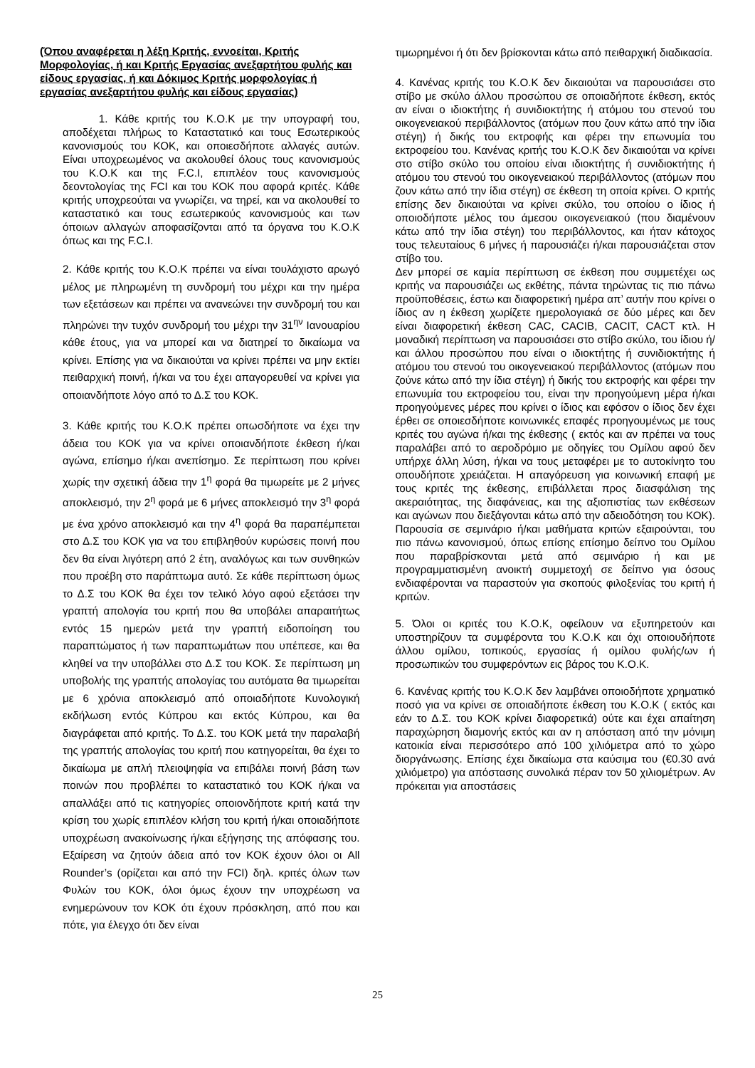(Όπου αναφέρεται η λέξη Κριτής, εννοείται, Κριτής Μορφολογίας, ή και Κριτής Εργασίας ανεξαρτήτου φυλής και είδους εργασίας, ή και Δόκιμος Κριτής μορφολογίας ή εργασίας ανεξαρτήτου φυλής και είδους εργασίας)
1. Κάθε κριτής του Κ.Ο.Κ με την υπογραφή του, αποδέχεται πλήρως το Καταστατικό και τους Εσωτερικούς κανονισμούς του ΚΟΚ, και οποιεσδήποτε αλλαγές αυτών. Είναι υποχρεωμένος να ακολουθεί όλους τους κανονισμούς του Κ.Ο.Κ και της F.C.I, επιπλέον τους κανονισμούς δεοντολογίας της FCI και του ΚΟΚ που αφορά κριτές. Κάθε κριτής υποχρεούται να γνωρίζει, να τηρεί, και να ακολουθεί το καταστατικό και τους εσωτερικούς κανονισμούς και των όποιων αλλαγών αποφασίζονται από τα όργανα του Κ.Ο.Κ όπως και της F.C.I.
2. Κάθε κριτής του Κ.Ο.Κ πρέπει να είναι τουλάχιστο αρωγό μέλος με πληρωμένη τη συνδρομή του μέχρι και την ημέρα των εξετάσεων και πρέπει να ανανεώνει την συνδρομή του και πληρώνει την τυχόν συνδρομή του μέχρι την 31<sup>ην</sup> Ιανουαρίου κάθε έτους, για να μπορεί και να διατηρεί το δικαίωμα να κρίνει. Επίσης για να δικαιούται να κρίνει πρέπει να μην εκτίει πειθαρχική ποινή, ή/και να του έχει απαγορευθεί να κρίνει για οποιανδήποτε λόγο από το Δ.Σ του ΚΟΚ.
3. Κάθε κριτής του Κ.Ο.Κ πρέπει οπωσδήποτε να έχει την άδεια του ΚΟΚ για να κρίνει οποιανδήποτε έκθεση ή/και αγώνα, επίσημο ή/και ανεπίσημο. Σε περίπτωση που κρίνει χωρίς την σχετική άδεια την 1<sup>η</sup> φορά θα τιμωρείτε με 2 μήνες αποκλεισμό, την 2<sup>η</sup> φορά με 6 μήνες αποκλεισμό την 3<sup>η</sup> φορά με ένα χρόνο αποκλεισμό και την 4<sup>η</sup> φορά θα παραπέμπεται στο Δ.Σ του ΚΟΚ για να του επιβληθούν κυρώσεις ποινή που δεν θα είναι λιγότερη από 2 έτη, αναλόγως και των συνθηκών που προέβη στο παράπτωμα αυτό. Σε κάθε περίπτωση όμως το Δ.Σ του ΚΟΚ θα έχει τον τελικό λόγο αφού εξετάσει την γραπτή απολογία του κριτή που θα υποβάλει απαραιτήτως εντός 15 ημερών μετά την γραπτή ειδοποίηση του παραπτώματος ή των παραπτωμάτων που υπέπεσε, και θα κληθεί να την υποβάλλει στο Δ.Σ του ΚΟΚ. Σε περίπτωση μη υποβολής της γραπτής απολογίας του αυτόματα θα τιμωρείται με 6 χρόνια αποκλεισμό από οποιαδήποτε Κυνολογική εκδήλωση εντός Κύπρου και εκτός Κύπρου, και θα διαγράφεται από κριτής. Το Δ.Σ. του ΚΟΚ μετά την παραλαβή της γραπτής απολογίας του κριτή που κατηγορείται, θα έχει το δικαίωμα με απλή πλειοψηφία να επιβάλει ποινή βάση των ποινών που προβλέπει το καταστατικό του ΚΟΚ ή/και να απαλλάξει από τις κατηγορίες οποιονδήποτε κριτή κατά την κρίση του χωρίς επιπλέον κλήση του κριτή ή/και οποιαδήποτε υποχρέωση ανακοίνωσης ή/και εξήγησης της απόφασης του. Εξαίρεση να ζητούν άδεια από τον ΚΟΚ έχουν όλοι οι All Rounder’s (ορίζεται και από την FCI) δηλ. κριτές όλων των Φυλών του ΚΟΚ, όλοι όμως έχουν την υποχρέωση να ενημερώνουν τον ΚΟΚ ότι έχουν πρόσκληση, από που και πότε, για έλεγχο ότι δεν είναι
τιμωρημένοι ή ότι δεν βρίσκονται κάτω από πειθαρχική διαδικασία.
4. Κανένας κριτής του Κ.Ο.Κ δεν δικαιούται να παρουσιάσει στο στίβο με σκύλο άλλου προσώπου σε οποιαδήποτε έκθεση, εκτός αν είναι ο ιδιοκτήτης ή συνιδιοκτήτης ή ατόμου του στενού του οικογενειακού περιβάλλοντος (ατόμων που ζουν κάτω από την ίδια στέγη) ή δικής του εκτροφής και φέρει την επωνυμία του εκτροφείου του. Κανένας κριτής του Κ.Ο.Κ δεν δικαιούται να κρίνει στο στίβο σκύλο του οποίου είναι ιδιοκτήτης ή συνιδιοκτήτης ή ατόμου του στενού του οικογενειακού περιβάλλοντος (ατόμων που ζουν κάτω από την ίδια στέγη) σε έκθεση τη οποία κρίνει. Ο κριτής επίσης δεν δικαιούται να κρίνει σκύλο, του οποίου ο ίδιος ή οποιοδήποτε μέλος του άμεσου οικογενειακού (που διαμένουν κάτω από την ίδια στέγη) του περιβάλλοντος, και ήταν κάτοχος τους τελευταίους 6 μήνες ή παρουσιάζει ή/και παρουσιάζεται στον στίβο του.
Δεν μπορεί σε καμία περίπτωση σε έκθεση που συμμετέχει ως κριτής να παρουσιάζει ως εκθέτης, πάντα τηρώντας τις πιο πάνω προϋποθέσεις, έστω και διαφορετική ημέρα απ’ αυτήν που κρίνει ο ίδιος αν η έκθεση χωρίζετε ημερολογιακά σε δύο μέρες και δεν είναι διαφορετική έκθεση CAC, CACIB, CACIT, CACT κτλ. Η μοναδική περίπτωση να παρουσιάσει στο στίβο σκύλο, του ίδιου ή/και άλλου προσώπου που είναι ο ιδιοκτήτης ή συνιδιοκτήτης ή ατόμου του στενού του οικογενειακού περιβάλλοντος (ατόμων που ζούνε κάτω από την ίδια στέγη) ή δικής του εκτροφής και φέρει την επωνυμία του εκτροφείου του, είναι την προηγούμενη μέρα ή/και προηγούμενες μέρες που κρίνει ο ίδιος και εφόσον ο ίδιος δεν έχει έρθει σε οποιεσδήποτε κοινωνικές επαφές προηγουμένως με τους κριτές του αγώνα ή/και της έκθεσης ( εκτός και αν πρέπει να τους παραλάβει από το αεροδρόμιο με οδηγίες του Ομίλου αφού δεν υπήρχε άλλη λύση, ή/και να τους μεταφέρει με το αυτοκίνητο του οπουδήποτε χρειάζεται. Η απαγόρευση για κοινωνική επαφή με τους κριτές της έκθεσης, επιβάλλεται προς διασφάλιση της ακεραιότητας, της διαφάνειας, και της αξιοπιστίας των εκθέσεων και αγώνων που διεξάγονται κάτω από την αδειοδότηση του ΚΟΚ). Παρουσία σε σεμινάριο ή/και μαθήματα κριτών εξαιρούνται, του πιο πάνω κανονισμού, όπως επίσης επίσημο δείπνο του Ομίλου που παραβρίσκονται μετά από σεμινάριο ή και με προγραμματισμένη ανοικτή συμμετοχή σε δείπνο για όσους ενδιαφέρονται να παραστούν για σκοπούς φιλοξενίας του κριτή ή κριτών.
5. Όλοι οι κριτές του Κ.Ο.Κ, οφείλουν να εξυπηρετούν και υποστηρίζουν τα συμφέροντα του Κ.Ο.Κ και όχι οποιουδήποτε άλλου ομίλου, τοπικούς, εργασίας ή ομίλου φυλής/ων ή προσωπικών του συμφερόντων εις βάρος του Κ.Ο.Κ.
6. Κανένας κριτής του Κ.Ο.Κ δεν λαμβάνει οποιοδήποτε χρηματικό ποσό για να κρίνει σε οποιαδήποτε έκθεση του Κ.Ο.Κ ( εκτός και εάν το Δ.Σ. του ΚΟΚ κρίνει διαφορετικά) ούτε και έχει απαίτηση παραχώρηση διαμονής εκτός και αν η απόσταση από την μόνιμη κατοικία είναι περισσότερο από 100 χιλιόμετρα από το χώρο διοργάνωσης. Επίσης έχει δικαίωμα στα καύσιμα του (€0.30 ανά χιλιόμετρο) για απόστασης συνολικά πέραν τον 50 χιλιομέτρων. Αν πρόκειται για αποστάσεις
25